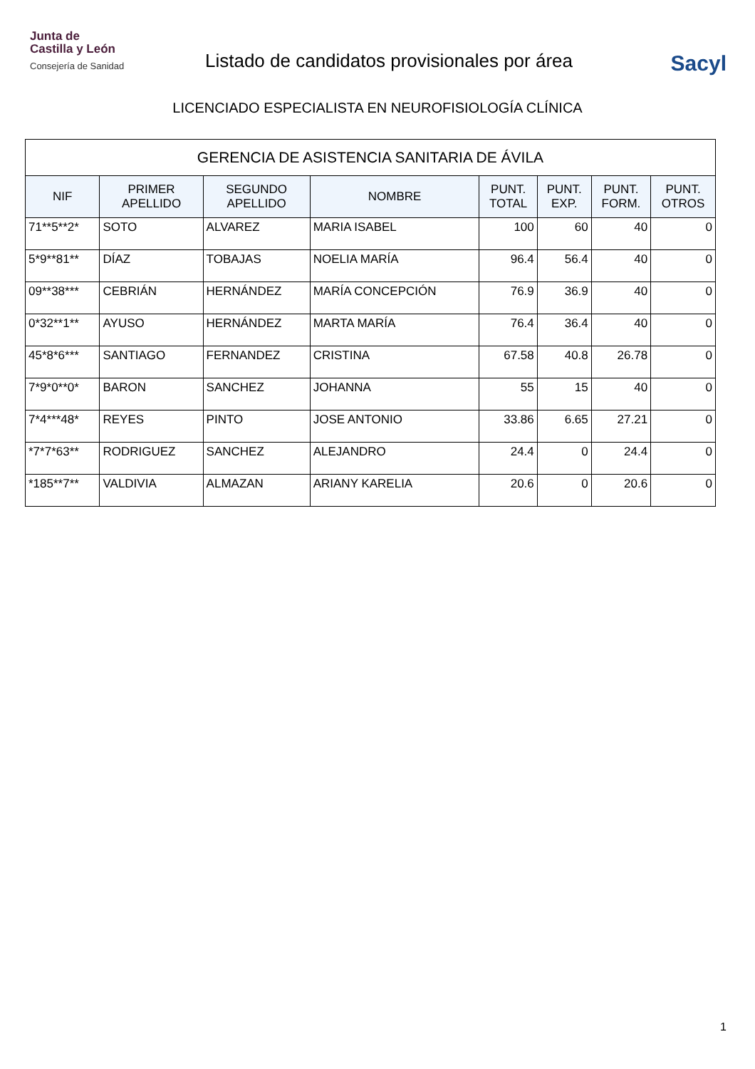Junta de
Castilla y León
Consejería de Sanidad
Listado de candidatos provisionales por área
Sacyl
LICENCIADO ESPECIALISTA EN NEUROFISIOLOGÍA CLÍNICA
| GERENCIA DE ASISTENCIA SANITARIA DE ÁVILA | | | | | | | |
| --- | --- | --- | --- | --- | --- | --- | --- |
| NIF | PRIMER APELLIDO | SEGUNDO APELLIDO | NOMBRE | PUNT. TOTAL | PUNT. EXP. | PUNT. FORM. | PUNT. OTROS |
| 71**5**2* | SOTO | ALVAREZ | MARIA ISABEL | 100 | 60 | 40 | 0 |
| 5*9**81** | DÍAZ | TOBAJAS | NOELIA MARÍA | 96.4 | 56.4 | 40 | 0 |
| 09**38*** | CEBRIÁN | HERNÁNDEZ | MARÍA CONCEPCIÓN | 76.9 | 36.9 | 40 | 0 |
| 0*32**1** | AYUSO | HERNÁNDEZ | MARTA MARÍA | 76.4 | 36.4 | 40 | 0 |
| 45*8*6*** | SANTIAGO | FERNANDEZ | CRISTINA | 67.58 | 40.8 | 26.78 | 0 |
| 7*9*0**0* | BARON | SANCHEZ | JOHANNA | 55 | 15 | 40 | 0 |
| 7*4***48* | REYES | PINTO | JOSE ANTONIO | 33.86 | 6.65 | 27.21 | 0 |
| *7*7*63** | RODRIGUEZ | SANCHEZ | ALEJANDRO | 24.4 | 0 | 24.4 | 0 |
| *185**7** | VALDIVIA | ALMAZAN | ARIANY KARELIA | 20.6 | 0 | 20.6 | 0 |
1